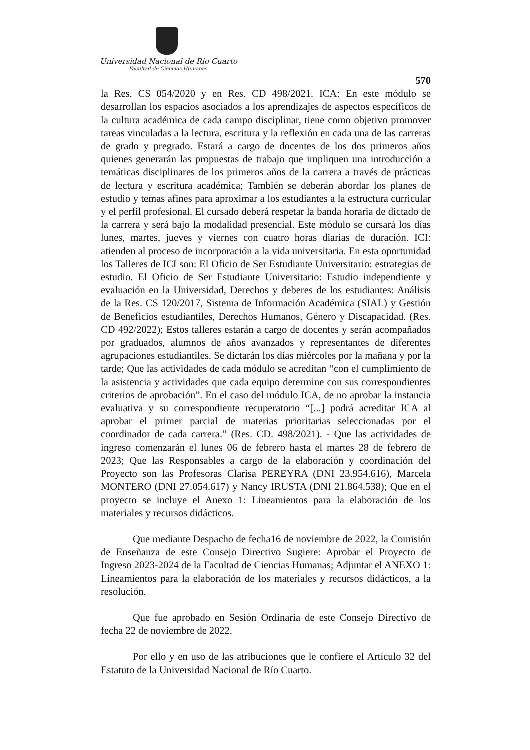Universidad Nacional de Río Cuarto
Facultad de Ciencias Humanas
570
la Res. CS 054/2020 y en Res. CD 498/2021. ICA: En este módulo se desarrollan los espacios asociados a los aprendizajes de aspectos específicos de la cultura académica de cada campo disciplinar, tiene como objetivo promover tareas vinculadas a la lectura, escritura y la reflexión en cada una de las carreras de grado y pregrado. Estará a cargo de docentes de los dos primeros años quienes generarán las propuestas de trabajo que impliquen una introducción a temáticas disciplinares de los primeros años de la carrera a través de prácticas de lectura y escritura académica; También se deberán abordar los planes de estudio y temas afines para aproximar a los estudiantes a la estructura curricular y el perfil profesional. El cursado deberá respetar la banda horaria de dictado de la carrera y será bajo la modalidad presencial. Este módulo se cursará los días lunes, martes, jueves y viernes con cuatro horas diarias de duración. ICI: atienden al proceso de incorporación a la vida universitaria. En esta oportunidad los Talleres de ICI son: El Oficio de Ser Estudiante Universitario: estrategias de estudio. El Oficio de Ser Estudiante Universitario: Estudio independiente y evaluación en la Universidad, Derechos y deberes de los estudiantes: Análisis de la Res. CS 120/2017, Sistema de Información Académica (SIAL) y Gestión de Beneficios estudiantiles, Derechos Humanos, Género y Discapacidad. (Res. CD 492/2022); Estos talleres estarán a cargo de docentes y serán acompañados por graduados, alumnos de años avanzados y representantes de diferentes agrupaciones estudiantiles. Se dictarán los días miércoles por la mañana y por la tarde; Que las actividades de cada módulo se acreditan “con el cumplimiento de la asistencia y actividades que cada equipo determine con sus correspondientes criterios de aprobación”. En el caso del módulo ICA, de no aprobar la instancia evaluativa y su correspondiente recuperatorio “[...] podrá acreditar ICA al aprobar el primer parcial de materias prioritarias seleccionadas por el coordinador de cada carrera.” (Res. CD. 498/2021). - Que las actividades de ingreso comenzarán el lunes 06 de febrero hasta el martes 28 de febrero de 2023; Que las Responsables a cargo de la elaboración y coordinación del Proyecto son las Profesoras Clarisa PEREYRA (DNI 23.954.616), Marcela MONTERO (DNI 27.054.617) y Nancy IRUSTA (DNI 21.864.538); Que en el proyecto se incluye el Anexo 1: Lineamientos para la elaboración de los materiales y recursos didácticos.
Que mediante Despacho de fecha16 de noviembre de 2022, la Comisión de Enseñanza de este Consejo Directivo Sugiere: Aprobar el Proyecto de Ingreso 2023-2024 de la Facultad de Ciencias Humanas; Adjuntar el ANEXO 1: Lineamientos para la elaboración de los materiales y recursos didácticos, a la resolución.
Que fue aprobado en Sesión Ordinaria de este Consejo Directivo de fecha 22 de noviembre de 2022.
Por ello y en uso de las atribuciones que le confiere el Artículo 32 del Estatuto de la Universidad Nacional de Río Cuarto.